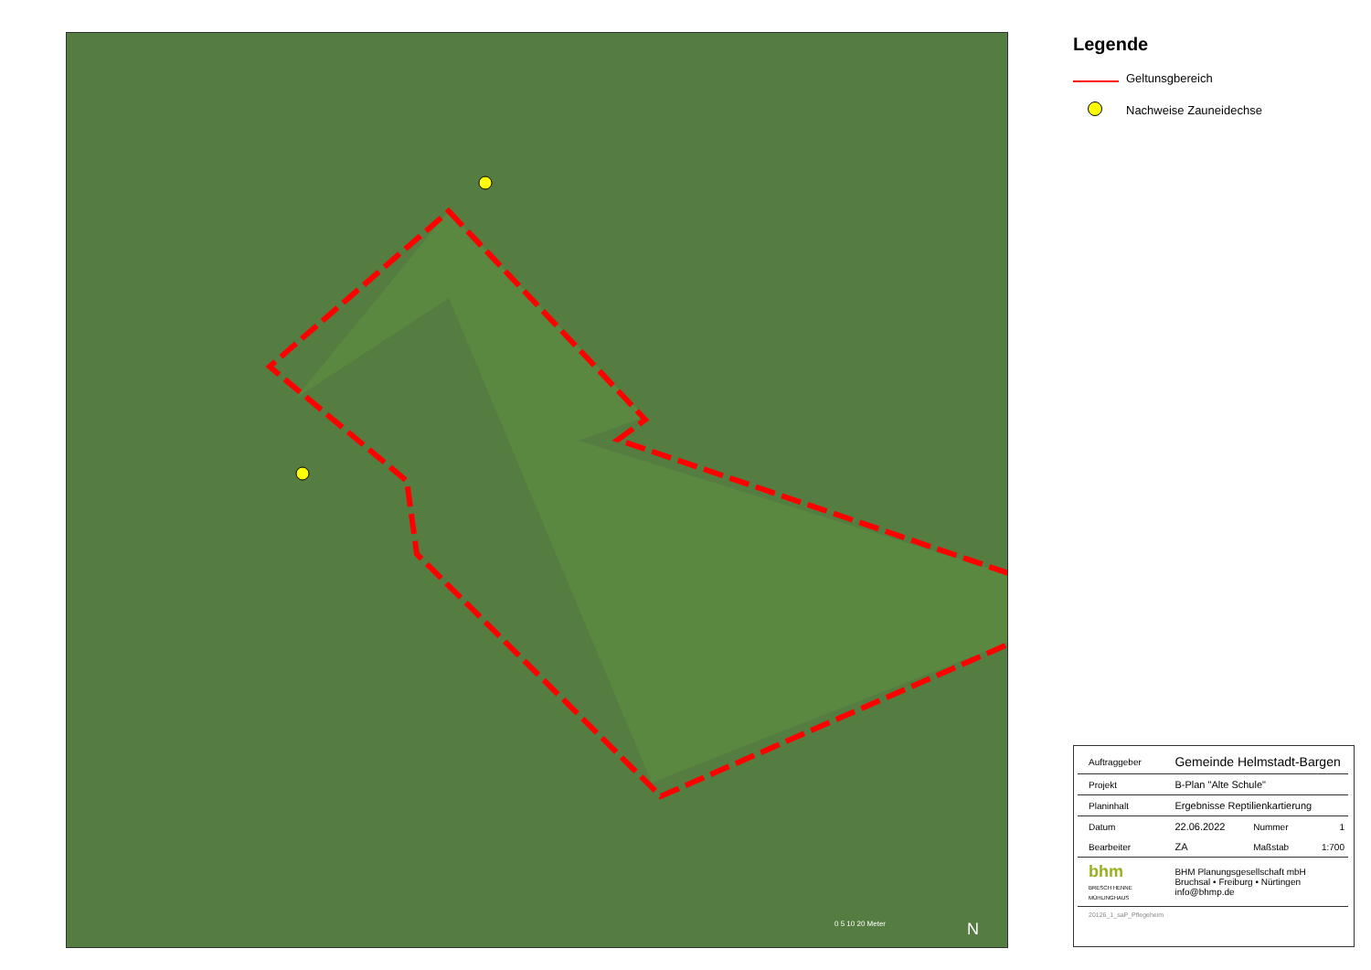0 5 10 20 Meter N
Legende
Geltunsgbereich
Nachweise Zauneidechse
| Auftraggeber | Gemeinde Helmstadt-Bargen | | |
| Projekt | B-Plan "Alte Schule" | | |
| Planinhalt | Ergebnisse Reptilienkartierung | | |
| Datum | 22.06.2022 | Nummer | 1 |
| Bearbeiter | ZA | Maßstab | 1:700 |
| bhm BRESCH HENNE MÜHLINGHAUS | BHM Planungsgesellschaft mbH Bruchsal • Freiburg • Nürtingen info@bhmp.de | | |
| 20126_1_saP_Pflegeheim | | | |